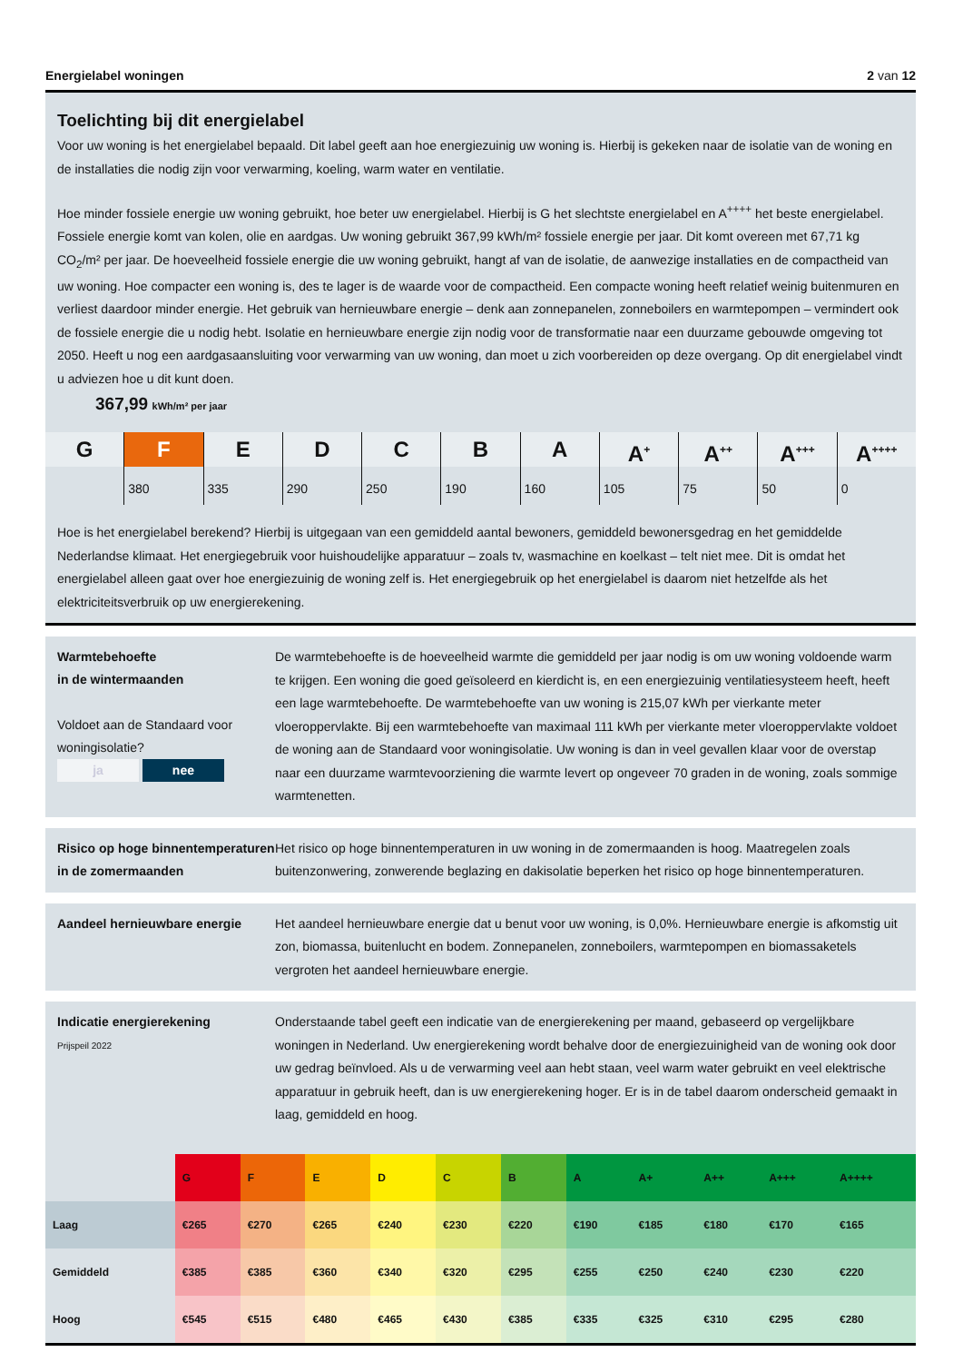Energielabel woningen 2 van 12
Toelichting bij dit energielabel
Voor uw woning is het energielabel bepaald. Dit label geeft aan hoe energiezuinig uw woning is. Hierbij is gekeken naar de isolatie van de woning en de installaties die nodig zijn voor verwarming, koeling, warm water en ventilatie.
Hoe minder fossiele energie uw woning gebruikt, hoe beter uw energielabel. Hierbij is G het slechtste energielabel en A<sup>++++</sup> het beste energielabel. Fossiele energie komt van kolen, olie en aardgas. Uw woning gebruikt 367,99 kWh/m² fossiele energie per jaar. Dit komt overeen met 67,71 kg CO<sub>2</sub>/m² per jaar. De hoeveelheid fossiele energie die uw woning gebruikt, hangt af van de isolatie, de aanwezige installaties en de compactheid van uw woning. Hoe compacter een woning is, des te lager is de waarde voor de compactheid. Een compacte woning heeft relatief weinig buitenmuren en verliest daardoor minder energie. Het gebruik van hernieuwbare energie – denk aan zonnepanelen, zonneboilers en warmtepompen – vermindert ook de fossiele energie die u nodig hebt. Isolatie en hernieuwbare energie zijn nodig voor de transformatie naar een duurzame gebouwde omgeving tot 2050. Heeft u nog een aardgasaansluiting voor verwarming van uw woning, dan moet u zich voorbereiden op deze overgang. Op dit energielabel vindt u adviezen hoe u dit kunt doen.
367,99 kWh/m² per jaar
G F
380
E
335
D
290
C
250
B
190
A
160
A<sup>+</sup>
105
A<sup>++</sup>
75
A<sup>+++</sup>
50
A<sup>++++</sup>
0
Hoe is het energielabel berekend? Hierbij is uitgegaan van een gemiddeld aantal bewoners, gemiddeld bewonersgedrag en het gemiddelde Nederlandse klimaat. Het energiegebruik voor huishoudelijke apparatuur – zoals tv, wasmachine en koelkast – telt niet mee. Dit is omdat het energielabel alleen gaat over hoe energiezuinig de woning zelf is. Het energiegebruik op het energielabel is daarom niet hetzelfde als het elektriciteitsverbruik op uw energierekening.
Warmtebehoefte
in de wintermaanden
Voldoet aan de Standaard voor woningisolatie?
ja nee
De warmtebehoefte is de hoeveelheid warmte die gemiddeld per jaar nodig is om uw woning voldoende warm te krijgen. Een woning die goed geïsoleerd en kierdicht is, en een energiezuinig ventilatiesysteem heeft, heeft een lage warmtebehoefte. De warmtebehoefte van uw woning is 215,07 kWh per vierkante meter vloeroppervlakte. Bij een warmtebehoefte van maximaal 111 kWh per vierkante meter vloeroppervlakte voldoet de woning aan de Standaard voor woningisolatie. Uw woning is dan in veel gevallen klaar voor de overstap naar een duurzame warmtevoorziening die warmte levert op ongeveer 70 graden in de woning, zoals sommige warmtenetten.
Risico op hoge binnentemperaturen in de zomermaanden
Het risico op hoge binnentemperaturen in uw woning in de zomermaanden is hoog. Maatregelen zoals buitenzonwering, zonwerende beglazing en dakisolatie beperken het risico op hoge binnentemperaturen.
Aandeel hernieuwbare energie
Het aandeel hernieuwbare energie dat u benut voor uw woning, is 0,0%. Hernieuwbare energie is afkomstig uit zon, biomassa, buitenlucht en bodem. Zonnepanelen, zonneboilers, warmtepompen en biomassaketels vergroten het aandeel hernieuwbare energie.
Indicatie energierekening
Prijspeil 2022
Onderstaande tabel geeft een indicatie van de energierekening per maand, gebaseerd op vergelijkbare woningen in Nederland. Uw energierekening wordt behalve door de energiezuinigheid van de woning ook door uw gedrag beïnvloed. Als u de verwarming veel aan hebt staan, veel warm water gebruikt en veel elektrische apparatuur in gebruik heeft, dan is uw energierekening hoger. Er is in de tabel daarom onderscheid gemaakt in laag, gemiddeld en hoog.
| | G | F | E | D | C | B | A | A+ | A++ | A+++ | A++++ |
| --- | --- | --- | --- | --- | --- | --- | --- | --- | --- | --- | --- |
| Laag | €265 | €270 | €265 | €240 | €230 | €220 | €190 | €185 | €180 | €170 | €165 |
| Gemiddeld | €385 | €385 | €360 | €340 | €320 | €295 | €255 | €250 | €240 | €230 | €220 |
| Hoog | €545 | €515 | €480 | €465 | €430 | €385 | €335 | €325 | €310 | €295 | €280 |